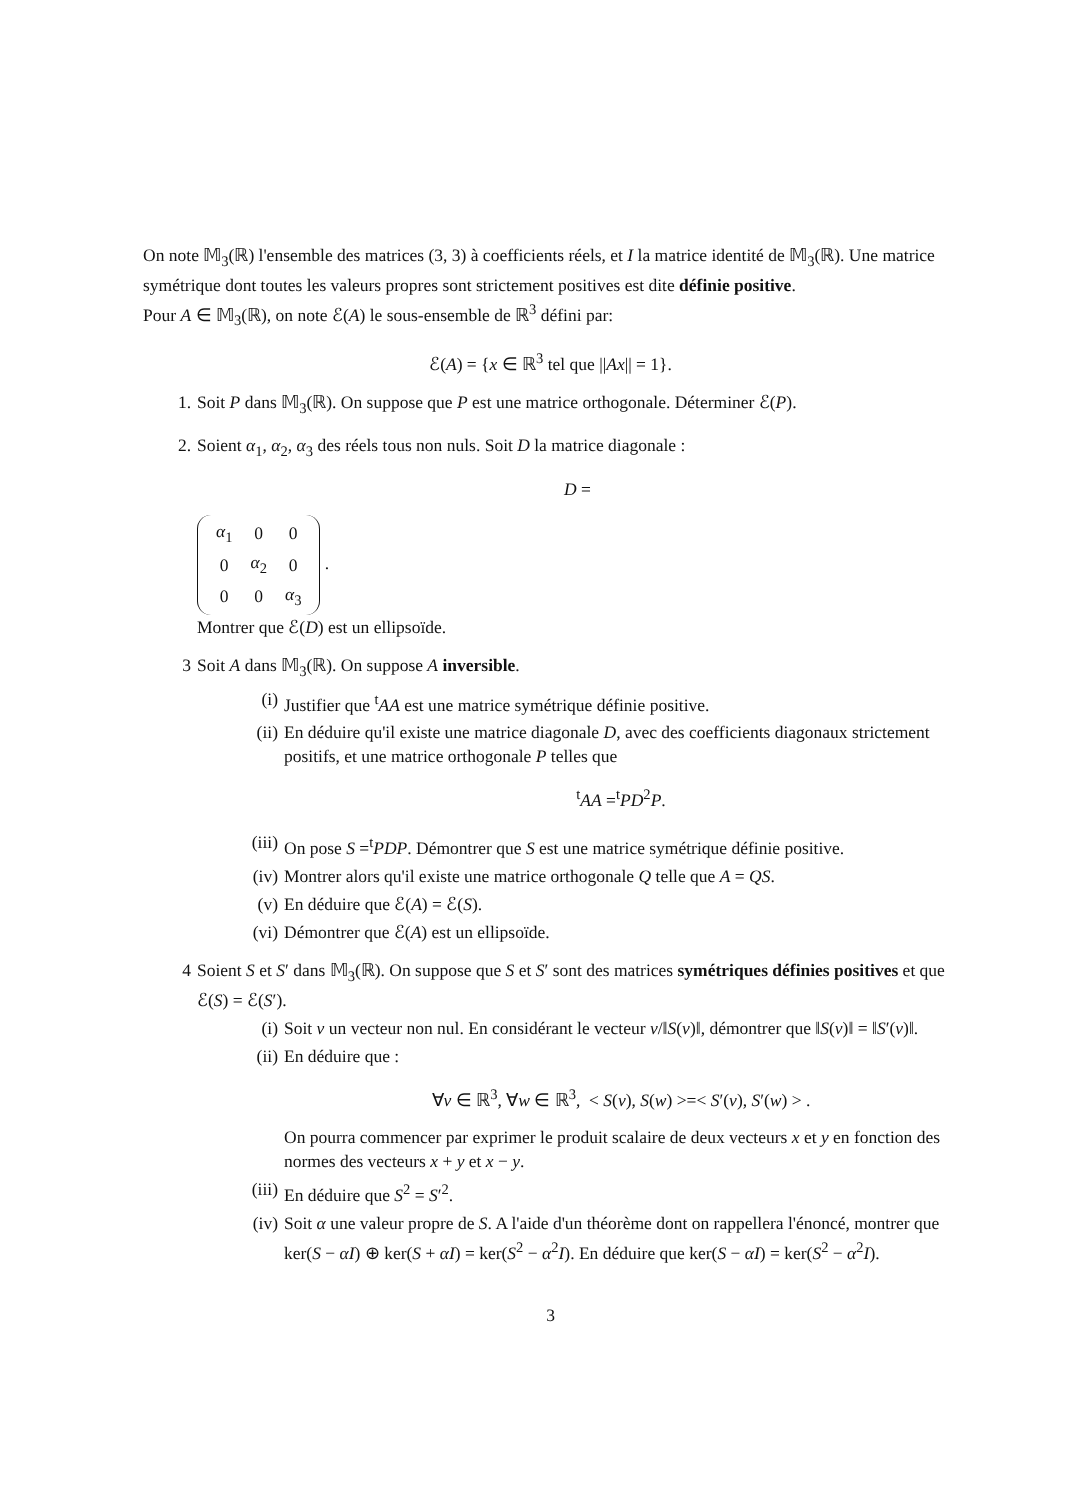On note 𝕄<sub>3</sub>(ℝ) l'ensemble des matrices (3, 3) à coefficients réels, et I la matrice identité de 𝕄<sub>3</sub>(ℝ). Une matrice symétrique dont toutes les valeurs propres sont strictement positives est dite définie positive.
Pour A ∈ 𝕄<sub>3</sub>(ℝ), on note ℰ(A) le sous-ensemble de ℝ<sup>3</sup> défini par:
ℰ(A) = {x ∈ ℝ<sup>3</sup> tel que ||Ax|| = 1}.
1. Soit P dans 𝕄<sub>3</sub>(ℝ). On suppose que P est une matrice orthogonale. Déterminer ℰ(P).
2. Soient α<sub>1</sub>, α<sub>2</sub>, α<sub>3</sub> des réels tous non nuls. Soit D la matrice diagonale :
D =
| α<sub>1</sub> | 0 | 0 |
| 0 | α<sub>2</sub> | 0 |
| 0 | 0 | α<sub>3</sub> |
. Montrer que ℰ(D) est un ellipsoïde.
3 Soit A dans 𝕄<sub>3</sub>(ℝ). On suppose A inversible.
(i) Justifier que <sup>t</sup>AA est une matrice symétrique définie positive.
(ii)
En déduire qu'il existe une matrice diagonale D, avec des coefficients diagonaux strictement positifs, et une matrice orthogonale P telles que
<sup>t</sup> AA =<sup>t</sup>PD<sup>2</sup>P.
(iii)
On pose S =<sup>t</sup>PDP. Démontrer que S est une matrice symétrique définie positive.
(iv)
Montrer alors qu'il existe une matrice orthogonale Q telle que A = QS.
(v) En déduire que ℰ(A) = ℰ(S).
(vi)
Démontrer que ℰ(A) est un ellipsoïde.
4 Soient S et S′ dans 𝕄<sub>3</sub>(ℝ). On suppose que S et S′ sont des matrices symétriques définies positives et que ℰ(S) = ℰ(S′).
(i) Soit v un vecteur non nul. En considérant le vecteur v/‖S(v)‖, démontrer que ‖S(v)‖ = ‖S′(v)‖.
(ii)
En déduire que :
∀v ∈ ℝ<sup>3</sup>, ∀w ∈ ℝ<sup>3</sup>, < S(v), S(w) >=< S′(v), S′(w) > .
On pourra commencer par exprimer le produit scalaire de deux vecteurs x et y en fonction des normes des vecteurs x + y et x − y.
(iii)
En déduire que S<sup>2</sup> = S′<sup>2</sup>.
(iv)
Soit α une valeur propre de S. A l'aide d'un théorème dont on rappellera l'énoncé, montrer que ker(S − αI) ⊕ ker(S + αI) = ker(S<sup>2</sup> − α<sup>2</sup>I). En déduire que ker(S − αI) = ker(S<sup>2</sup> − α<sup>2</sup>I).
3